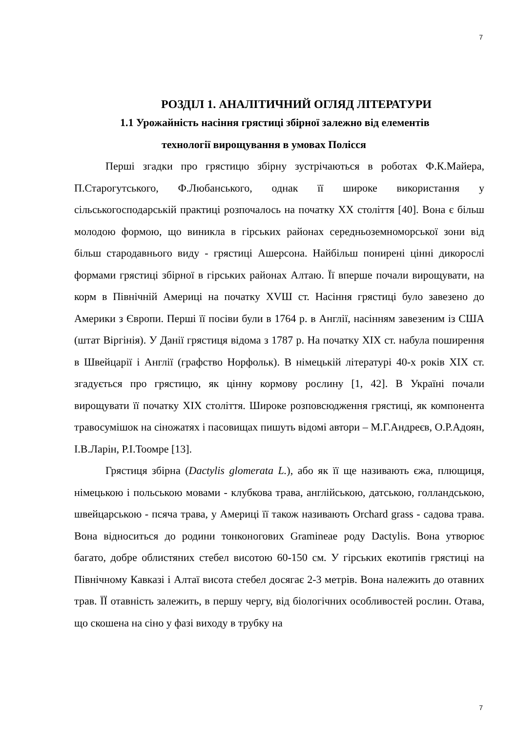7
РОЗДІЛ 1. АНАЛІТИЧНИЙ ОГЛЯД ЛІТЕРАТУРИ
1.1 Урожайність насіння грястиці збірної залежно від елементів
технології вирощування в умовах Полісся
Перші згадки про грястицю збірну зустрічаються в роботах Ф.К.Майера, П.Старогутського, Ф.Любанського, однак її широке використання у сільськогосподарській практиці розпочалось на початку XX століття [40]. Вона є більш молодою формою, що виникла в гірських районах середньоземноморської зони від більш стародавнього виду - грястиці Ашерсона. Найбільш понирені цінні дикорослі формами грястиці збірної в гірських районах Алтаю. Її вперше почали вирощувати, на корм в Північній Америці на початку XVШ ст. Насіння грястиці було завезено до Америки з Європи. Перші її посіви були в 1764 р. в Англії, насінням завезеним із США (штат Віргінія). У Данії грястиця відома з 1787 р. На початку XIX ст. набула поширення в Швейцарії і Англії (графство Норфольк). В німецькій літературі 40-х років XIX ст. згадується про грястицю, як цінну кормову рослину [1, 42]. В Україні почали вирощувати її початку XIX століття. Широке розповсюдження грястиці, як компонента травосумішок на сіножатях і пасовищах пишуть відомі автори – М.Г.Андреєв, О.Р.Адоян, І.В.Ларін, Р.І.Тоомре [13].
Грястиця збірна (Dactylis glomerata L.), або як її ще називають єжа, плющиця, німецькою і польською мовами - клубкова трава, англійською, датською, голландською, швейцарською - псяча трава, у Америці її також називають Orchard grass - садова трава. Вона відноситься до родини тонконогових Gramineae роду Dactylis. Вона утворює багато, добре облистяних стебел висотою 60-150 см. У гірських екотипів грястиці на Північному Кавказі і Алтаї висота стебел досягає 2-3 метрів. Вона належить до отавних трав. ЇЇ отавність залежить, в першу чергу, від біологічних особливостей рослин. Отава, що скошена на сіно у фазі виходу в трубку на
7